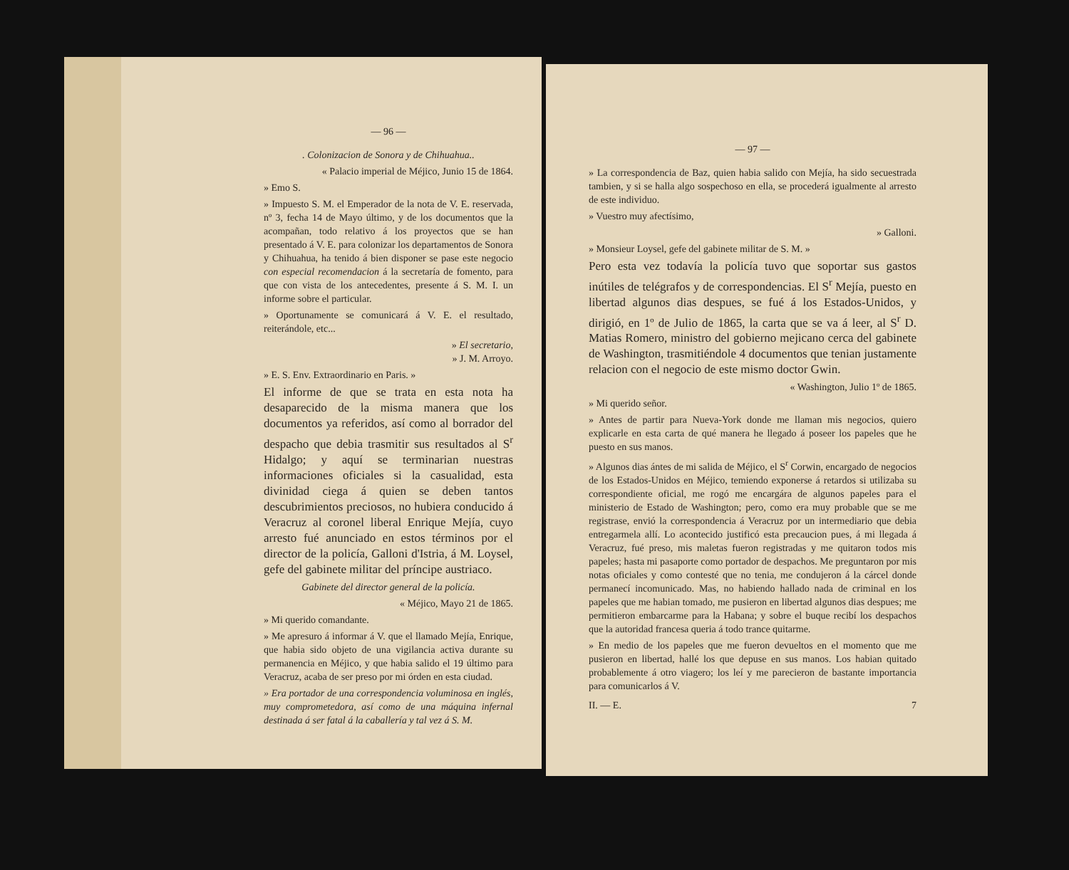— 96 —
. Colonizacion de Sonora y de Chihuahua..
« Palacio imperial de Méjico, Junio 15 de 1864.
» Emo S.
» Impuesto S. M. el Emperador de la nota de V. E. reservada, nº 3, fecha 14 de Mayo último, y de los documentos que la acompañan, todo relativo á los proyectos que se han presentado á V. E. para colonizar los departamentos de Sonora y Chihuahua, ha tenido á bien disponer se pase este negocio con especial recomendacion á la secretaría de fomento, para que con vista de los antecedentes, presente á S. M. I. un informe sobre el particular.
» Oportunamente se comunicará á V. E. el resultado, reiterándole, etc...
» El secretario,
» J. M. Arroyo.
» E. S. Env. Extraordinario en Paris. »
El informe de que se trata en esta nota ha desaparecido de la misma manera que los documentos ya referidos, así como al borrador del despacho que debia trasmitir sus resultados al S<sup>r</sup> Hidalgo; y aquí se terminarian nuestras informaciones oficiales si la casualidad, esta divinidad ciega á quien se deben tantos descubrimientos preciosos, no hubiera conducido á Veracruz al coronel liberal Enrique Mejía, cuyo arresto fué anunciado en estos términos por el director de la policía, Galloni d'Istria, á M. Loysel, gefe del gabinete militar del príncipe austriaco.
Gabinete del director general de la policía.
« Méjico, Mayo 21 de 1865.
» Mi querido comandante.
» Me apresuro á informar á V. que el llamado Mejía, Enrique, que habia sido objeto de una vigilancia activa durante su permanencia en Méjico, y que habia salido el 19 último para Veracruz, acaba de ser preso por mi órden en esta ciudad.
» Era portador de una correspondencia voluminosa en inglés, muy comprometedora, así como de una máquina infernal destinada á ser fatal á la caballería y tal vez á S. M.
— 97 —
» La correspondencia de Baz, quien habia salido con Mejía, ha sido secuestrada tambien, y si se halla algo sospechoso en ella, se procederá igualmente al arresto de este individuo.
» Vuestro muy afectísimo,
» Galloni.
» Monsieur Loysel, gefe del gabinete militar de S. M. »
Pero esta vez todavía la policía tuvo que soportar sus gastos inútiles de telégrafos y de correspondencias. El S<sup>r</sup> Mejía, puesto en libertad algunos dias despues, se fué á los Estados-Unidos, y dirigió, en 1º de Julio de 1865, la carta que se va á leer, al S<sup>r</sup> D. Matias Romero, ministro del gobierno mejicano cerca del gabinete de Washington, trasmitiéndole 4 documentos que tenian justamente relacion con el negocio de este mismo doctor Gwin.
« Washington, Julio 1º de 1865.
» Mi querido señor.
» Antes de partir para Nueva-York donde me llaman mis negocios, quiero explicarle en esta carta de qué manera he llegado á poseer los papeles que he puesto en sus manos.
» Algunos dias ántes de mi salida de Méjico, el S<sup>r</sup> Corwin, encargado de negocios de los Estados-Unidos en Méjico, temiendo exponerse á retardos si utilizaba su correspondiente oficial, me rogó me encargára de algunos papeles para el ministerio de Estado de Washington; pero, como era muy probable que se me registrase, envió la correspondencia á Veracruz por un intermediario que debia entregarmela allí. Lo acontecido justificó esta precaucion pues, á mi llegada á Veracruz, fué preso, mis maletas fueron registradas y me quitaron todos mis papeles; hasta mi pasaporte como portador de despachos. Me preguntaron por mis notas oficiales y como contesté que no tenia, me condujeron á la cárcel donde permanecí incomunicado. Mas, no habiendo hallado nada de criminal en los papeles que me habian tomado, me pusieron en libertad algunos dias despues; me permitieron embarcarme para la Habana; y sobre el buque recibí los despachos que la autoridad francesa queria á todo trance quitarme.
» En medio de los papeles que me fueron devueltos en el momento que me pusieron en libertad, hallé los que depuse en sus manos. Los habian quitado probablemente á otro viagero; los leí y me parecieron de bastante importancia para comunicarlos á V.
II. — E. 7